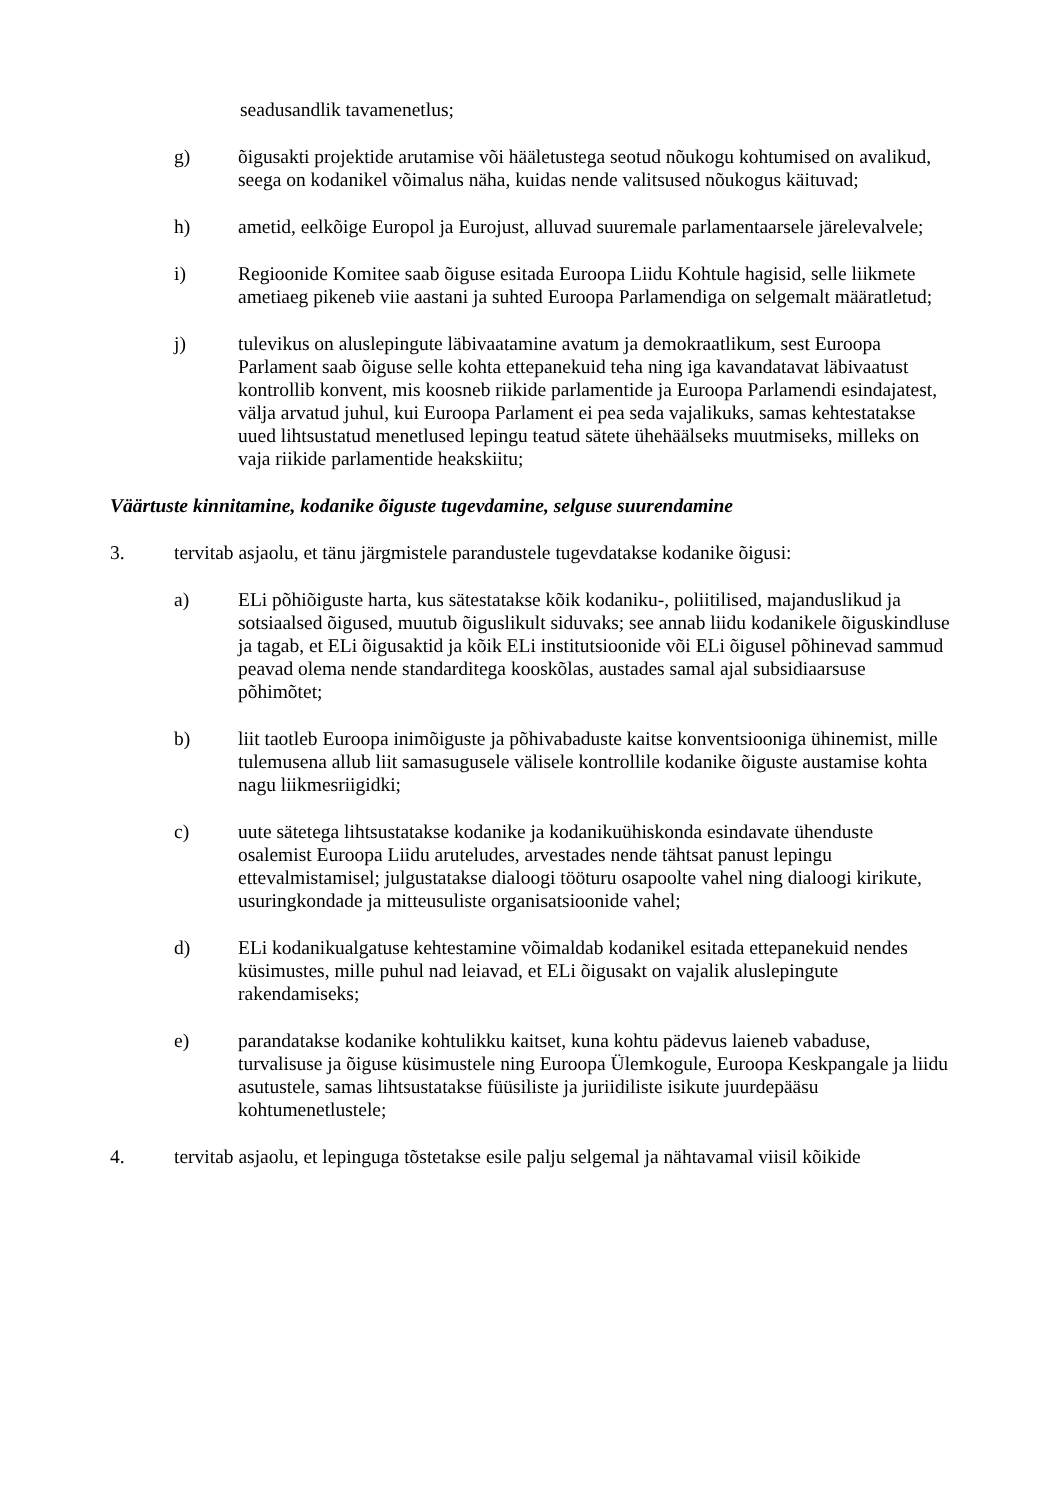seadusandlik tavamenetlus;
g) õigusakti projektide arutamise või hääletustega seotud nõukogu kohtumised on avalikud, seega on kodanikel võimalus näha, kuidas nende valitsused nõukogus käituvad;
h) ametid, eelkõige Europol ja Eurojust, alluvad suuremale parlamentaarsele järelevalvele;
i) Regioonide Komitee saab õiguse esitada Euroopa Liidu Kohtule hagisid, selle liikmete ametiaeg pikeneb viie aastani ja suhted Euroopa Parlamendiga on selgemalt määratletud;
j) tulevikus on aluslepingute läbivaatamine avatum ja demokraatlikum, sest Euroopa Parlament saab õiguse selle kohta ettepanekuid teha ning iga kavandatavat läbivaatust kontrollib konvent, mis koosneb riikide parlamentide ja Euroopa Parlamendi esindajatest, välja arvatud juhul, kui Euroopa Parlament ei pea seda vajalikuks, samas kehtestatakse uued lihtsustatud menetlused lepingu teatud sätete ühehäälseks muutmiseks, milleks on vaja riikide parlamentide heakskiitu;
Väärtuste kinnitamine, kodanike õiguste tugevdamine, selguse suurendamine
3. tervitab asjaolu, et tänu järgmistele parandustele tugevdatakse kodanike õigusi:
a) ELi põhiõiguste harta, kus sätestatakse kõik kodaniku-, poliitilised, majanduslikud ja sotsiaalsed õigused, muutub õiguslikult siduvaks; see annab liidu kodanikele õiguskindluse ja tagab, et ELi õigusaktid ja kõik ELi institutsioonide või ELi õigusel põhinevad sammud peavad olema nende standarditega kooskõlas, austades samal ajal subsidiaarsuse põhimõtet;
b) liit taotleb Euroopa inimõiguste ja põhivabaduste kaitse konventsiooniga ühinemist, mille tulemusena allub liit samasugusele välisele kontrollile kodanike õiguste austamise kohta nagu liikmesriigidki;
c) uute sätetega lihtsustatakse kodanike ja kodanikuühiskonda esindavate ühenduste osalemist Euroopa Liidu aruteludes, arvestades nende tähtsat panust lepingu ettevalmistamisel; julgustatakse dialoogi tööturu osapoolte vahel ning dialoogi kirikute, usuringkondade ja mitteusuliste organisatsioonide vahel;
d) ELi kodanikualgatuse kehtestamine võimaldab kodanikel esitada ettepanekuid nendes küsimustes, mille puhul nad leiavad, et ELi õigusakt on vajalik aluslepingute rakendamiseks;
e) parandatakse kodanike kohtulikku kaitset, kuna kohtu pädevus laieneb vabaduse, turvalisuse ja õiguse küsimustele ning Euroopa Ülemkogule, Euroopa Keskpangale ja liidu asutustele, samas lihtsustatakse füüsiliste ja juriidiliste isikute juurdepääsu kohtumenetlustele;
4. tervitab asjaolu, et lepinguga tõstetakse esile palju selgemal ja nähtavamal viisil kõikide